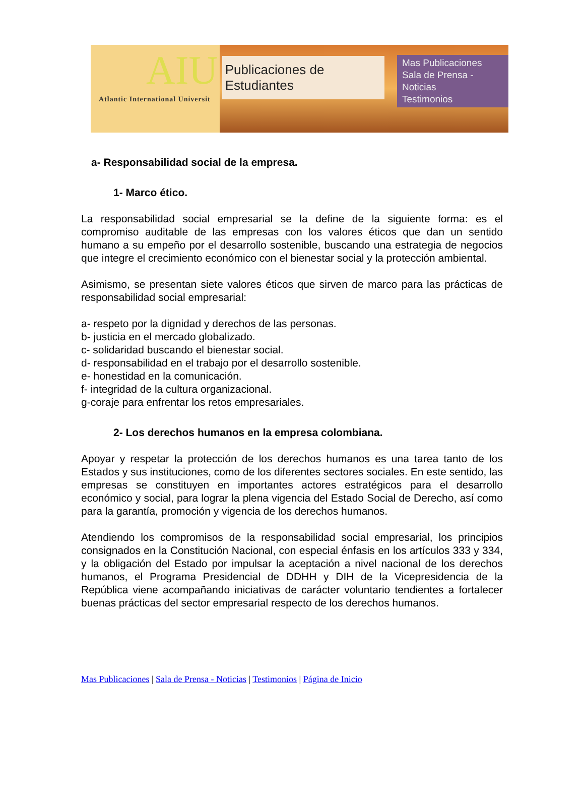AIU
Atlantic International Universit
Publicaciones de Estudiantes
Mas Publicaciones
Sala de Prensa - Noticias
Testimonios
a- Responsabilidad social de la empresa.
1- Marco ético.
La responsabilidad social empresarial se la define de la siguiente forma: es el compromiso auditable de las empresas con los valores éticos que dan un sentido humano a su empeño por el desarrollo sostenible, buscando una estrategia de negocios que integre el crecimiento económico con el bienestar social y la protección ambiental.
Asimismo, se presentan siete valores éticos que sirven de marco para las prácticas de responsabilidad social empresarial:
a- respeto por la dignidad y derechos de las personas.
b- justicia en el mercado globalizado.
c- solidaridad buscando el bienestar social.
d- responsabilidad en el trabajo por el desarrollo sostenible.
e- honestidad en la comunicación.
f- integridad de la cultura organizacional.
g-coraje para enfrentar los retos empresariales.
2- Los derechos humanos en la empresa colombiana.
Apoyar y respetar la protección de los derechos humanos es una tarea tanto de los Estados y sus instituciones, como de los diferentes sectores sociales. En este sentido, las empresas se constituyen en importantes actores estratégicos para el desarrollo económico y social, para lograr la plena vigencia del Estado Social de Derecho, así como para la garantía, promoción y vigencia de los derechos humanos.
Atendiendo los compromisos de la responsabilidad social empresarial, los principios consignados en la Constitución Nacional, con especial énfasis en los artículos 333 y 334, y la obligación del Estado por impulsar la aceptación a nivel nacional de los derechos humanos, el Programa Presidencial de DDHH y DIH de la Vicepresidencia de la República viene acompañando iniciativas de carácter voluntario tendientes a fortalecer buenas prácticas del sector empresarial respecto de los derechos humanos.
Mas Publicaciones | Sala de Prensa - Noticias | Testimonios | Página de Inicio